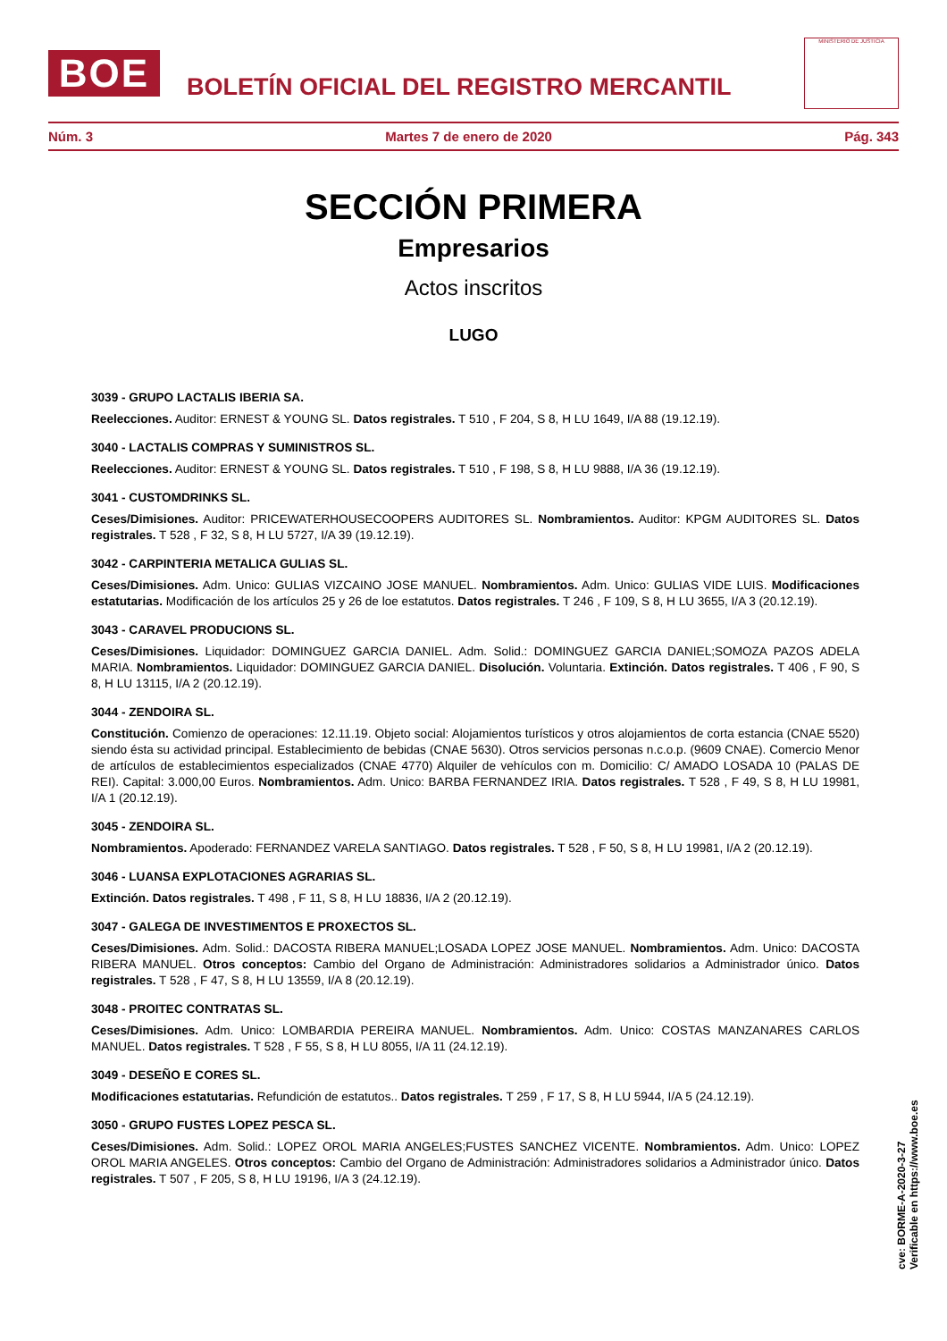BOE
BOLETÍN OFICIAL DEL REGISTRO MERCANTIL
MINISTERIO DE JUSTICIA
Núm. 3 Martes 7 de enero de 2020 Pág. 343
SECCIÓN PRIMERA
Empresarios
Actos inscritos
LUGO
3039 - GRUPO LACTALIS IBERIA SA.
Reelecciones. Auditor: ERNEST & YOUNG SL. Datos registrales. T 510 , F 204, S 8, H LU 1649, I/A 88 (19.12.19).
3040 - LACTALIS COMPRAS Y SUMINISTROS SL.
Reelecciones. Auditor: ERNEST & YOUNG SL. Datos registrales. T 510 , F 198, S 8, H LU 9888, I/A 36 (19.12.19).
3041 - CUSTOMDRINKS SL.
Ceses/Dimisiones. Auditor: PRICEWATERHOUSECOOPERS AUDITORES SL. Nombramientos. Auditor: KPGM AUDITORES SL. Datos registrales. T 528 , F 32, S 8, H LU 5727, I/A 39 (19.12.19).
3042 - CARPINTERIA METALICA GULIAS SL.
Ceses/Dimisiones. Adm. Unico: GULIAS VIZCAINO JOSE MANUEL. Nombramientos. Adm. Unico: GULIAS VIDE LUIS. Modificaciones estatutarias. Modificación de los artículos 25 y 26 de loe estatutos. Datos registrales. T 246 , F 109, S 8, H LU 3655, I/A 3 (20.12.19).
3043 - CARAVEL PRODUCIONS SL.
Ceses/Dimisiones. Liquidador: DOMINGUEZ GARCIA DANIEL. Adm. Solid.: DOMINGUEZ GARCIA DANIEL;SOMOZA PAZOS ADELA MARIA. Nombramientos. Liquidador: DOMINGUEZ GARCIA DANIEL. Disolución. Voluntaria. Extinción. Datos registrales. T 406 , F 90, S 8, H LU 13115, I/A 2 (20.12.19).
3044 - ZENDOIRA SL.
Constitución. Comienzo de operaciones: 12.11.19. Objeto social: Alojamientos turísticos y otros alojamientos de corta estancia (CNAE 5520) siendo ésta su actividad principal. Establecimiento de bebidas (CNAE 5630). Otros servicios personas n.c.o.p. (9609 CNAE). Comercio Menor de artículos de establecimientos especializados (CNAE 4770) Alquiler de vehículos con m. Domicilio: C/ AMADO LOSADA 10 (PALAS DE REI). Capital: 3.000,00 Euros. Nombramientos. Adm. Unico: BARBA FERNANDEZ IRIA. Datos registrales. T 528 , F 49, S 8, H LU 19981, I/A 1 (20.12.19).
3045 - ZENDOIRA SL.
Nombramientos. Apoderado: FERNANDEZ VARELA SANTIAGO. Datos registrales. T 528 , F 50, S 8, H LU 19981, I/A 2 (20.12.19).
3046 - LUANSA EXPLOTACIONES AGRARIAS SL.
Extinción. Datos registrales. T 498 , F 11, S 8, H LU 18836, I/A 2 (20.12.19).
3047 - GALEGA DE INVESTIMENTOS E PROXECTOS SL.
Ceses/Dimisiones. Adm. Solid.: DACOSTA RIBERA MANUEL;LOSADA LOPEZ JOSE MANUEL. Nombramientos. Adm. Unico: DACOSTA RIBERA MANUEL. Otros conceptos: Cambio del Organo de Administración: Administradores solidarios a Administrador único. Datos registrales. T 528 , F 47, S 8, H LU 13559, I/A 8 (20.12.19).
3048 - PROITEC CONTRATAS SL.
Ceses/Dimisiones. Adm. Unico: LOMBARDIA PEREIRA MANUEL. Nombramientos. Adm. Unico: COSTAS MANZANARES CARLOS MANUEL. Datos registrales. T 528 , F 55, S 8, H LU 8055, I/A 11 (24.12.19).
3049 - DESEÑO E CORES SL.
Modificaciones estatutarias. Refundición de estatutos.. Datos registrales. T 259 , F 17, S 8, H LU 5944, I/A 5 (24.12.19).
3050 - GRUPO FUSTES LOPEZ PESCA SL.
Ceses/Dimisiones. Adm. Solid.: LOPEZ OROL MARIA ANGELES;FUSTES SANCHEZ VICENTE. Nombramientos. Adm. Unico: LOPEZ OROL MARIA ANGELES. Otros conceptos: Cambio del Organo de Administración: Administradores solidarios a Administrador único. Datos registrales. T 507 , F 205, S 8, H LU 19196, I/A 3 (24.12.19).
cve: BORME-A-2020-3-27
Verificable en https://www.boe.es